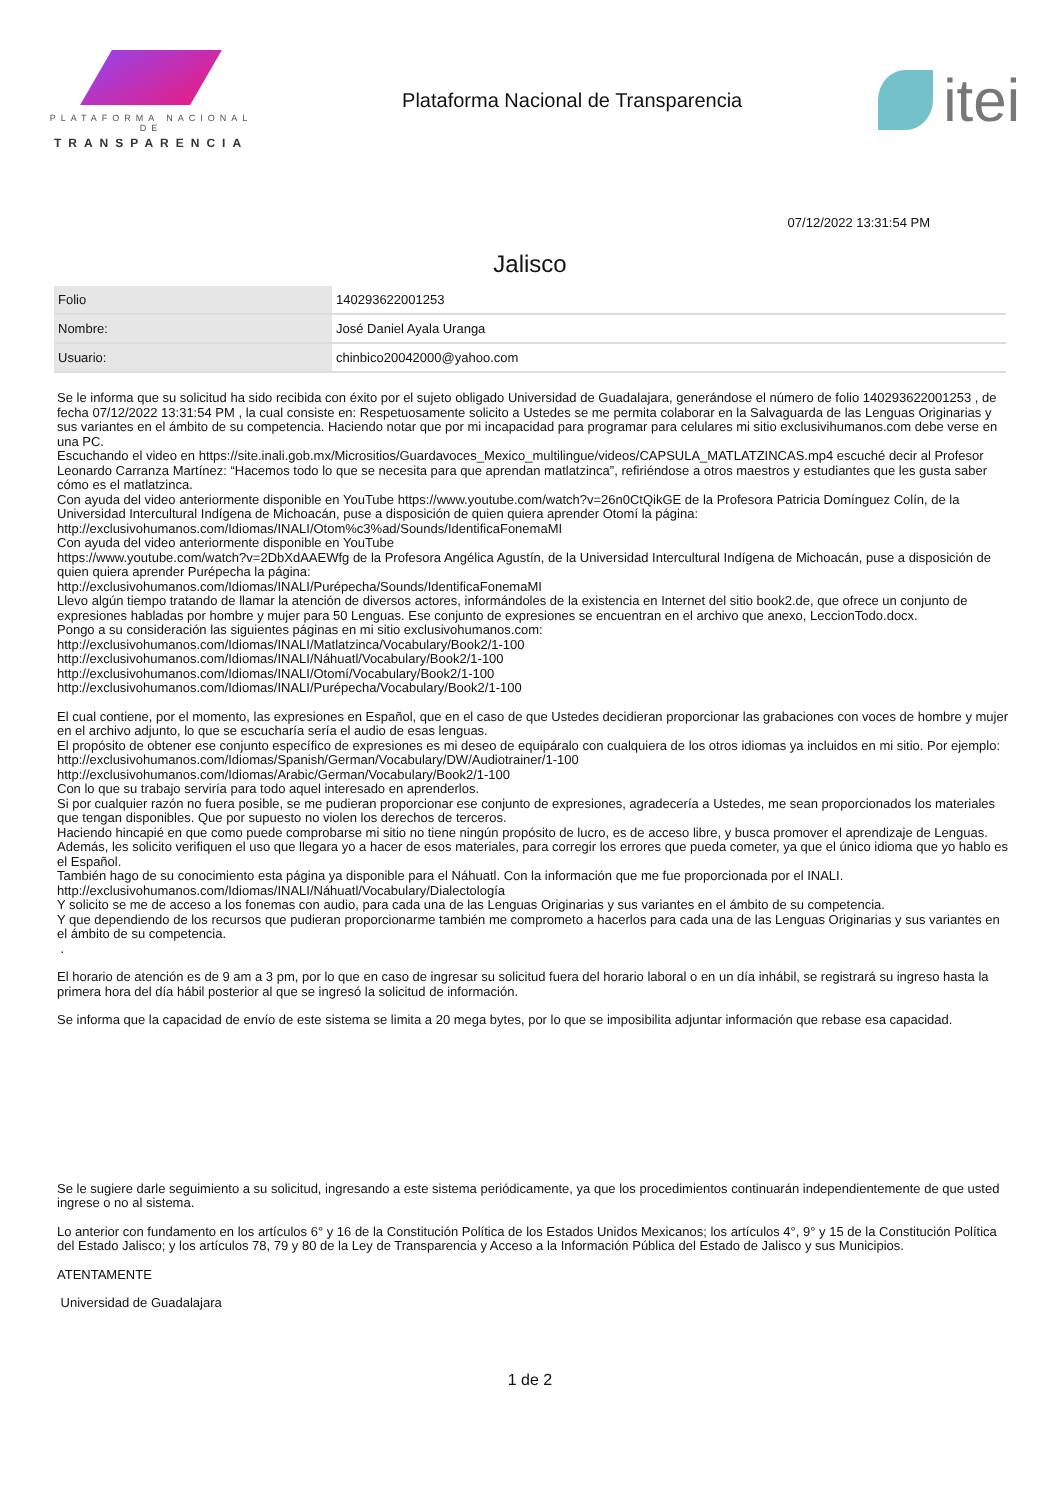PLATAFORMA NACIONAL DE
TRANSPARENCIA
Plataforma Nacional de Transparencia
itei
07/12/2022 13:31:54 PM
Jalisco
| Folio | 140293622001253 |
| Nombre: | José Daniel Ayala Uranga |
| Usuario: | chinbico20042000@yahoo.com |
Se le informa que su solicitud ha sido recibida con éxito por el sujeto obligado Universidad de Guadalajara, generándose el número de folio 140293622001253 , de fecha 07/12/2022 13:31:54 PM , la cual consiste en: Respetuosamente solicito a Ustedes se me permita colaborar en la Salvaguarda de las Lenguas Originarias y sus variantes en el ámbito de su competencia. Haciendo notar que por mi incapacidad para programar para celulares mi sitio exclusivihumanos.com debe verse en una PC.
Escuchando el video en https://site.inali.gob.mx/Micrositios/Guardavoces_Mexico_multilingue/videos/CAPSULA_MATLATZINCAS.mp4 escuché decir al Profesor Leonardo Carranza Martínez: “Hacemos todo lo que se necesita para que aprendan matlatzinca”, refiriéndose a otros maestros y estudiantes que les gusta saber cómo es el matlatzinca.
Con ayuda del video anteriormente disponible en YouTube https://www.youtube.com/watch?v=26n0CtQikGE de la Profesora Patricia Domínguez Colín, de la Universidad Intercultural Indígena de Michoacán, puse a disposición de quien quiera aprender Otomí la página:
http://exclusivohumanos.com/Idiomas/INALI/Otom%c3%ad/Sounds/IdentificaFonemaMI
Con ayuda del video anteriormente disponible en YouTube
https://www.youtube.com/watch?v=2DbXdAAEWfg de la Profesora Angélica Agustín, de la Universidad Intercultural Indígena de Michoacán, puse a disposición de quien quiera aprender Purépecha la página:
http://exclusivohumanos.com/Idiomas/INALI/Purépecha/Sounds/IdentificaFonemaMI
Llevo algún tiempo tratando de llamar la atención de diversos actores, informándoles de la existencia en Internet del sitio book2.de, que ofrece un conjunto de expresiones habladas por hombre y mujer para 50 Lenguas. Ese conjunto de expresiones se encuentran en el archivo que anexo, LeccionTodo.docx.
Pongo a su consideración las siguientes páginas en mi sitio exclusivohumanos.com:
http://exclusivohumanos.com/Idiomas/INALI/Matlatzinca/Vocabulary/Book2/1-100
http://exclusivohumanos.com/Idiomas/INALI/Náhuatl/Vocabulary/Book2/1-100
http://exclusivohumanos.com/Idiomas/INALI/Otomí/Vocabulary/Book2/1-100
http://exclusivohumanos.com/Idiomas/INALI/Purépecha/Vocabulary/Book2/1-100
El cual contiene, por el momento, las expresiones en Español, que en el caso de que Ustedes decidieran proporcionar las grabaciones con voces de hombre y mujer en el archivo adjunto, lo que se escucharía sería el audio de esas lenguas.
El propósito de obtener ese conjunto específico de expresiones es mi deseo de equipáralo con cualquiera de los otros idiomas ya incluidos en mi sitio. Por ejemplo:
http://exclusivohumanos.com/Idiomas/Spanish/German/Vocabulary/DW/Audiotrainer/1-100
http://exclusivohumanos.com/Idiomas/Arabic/German/Vocabulary/Book2/1-100
Con lo que su trabajo serviría para todo aquel interesado en aprenderlos.
Si por cualquier razón no fuera posible, se me pudieran proporcionar ese conjunto de expresiones, agradecería a Ustedes, me sean proporcionados los materiales que tengan disponibles. Que por supuesto no violen los derechos de terceros.
Haciendo hincapié en que como puede comprobarse mi sitio no tiene ningún propósito de lucro, es de acceso libre, y busca promover el aprendizaje de Lenguas.
Además, les solicito verifiquen el uso que llegara yo a hacer de esos materiales, para corregir los errores que pueda cometer, ya que el único idioma que yo hablo es el Español.
También hago de su conocimiento esta página ya disponible para el Náhuatl. Con la información que me fue proporcionada por el INALI.
http://exclusivohumanos.com/Idiomas/INALI/Náhuatl/Vocabulary/Dialectología
Y solicito se me de acceso a los fonemas con audio, para cada una de las Lenguas Originarias y sus variantes en el ámbito de su competencia.
Y que dependiendo de los recursos que pudieran proporcionarme también me comprometo a hacerlos para cada una de las Lenguas Originarias y sus variantes en el ámbito de su competencia.
.
El horario de atención es de 9 am a 3 pm, por lo que en caso de ingresar su solicitud fuera del horario laboral o en un día inhábil, se registrará su ingreso hasta la primera hora del día hábil posterior al que se ingresó la solicitud de información.
Se informa que la capacidad de envío de este sistema se limita a 20 mega bytes, por lo que se imposibilita adjuntar información que rebase esa capacidad.
Se le sugiere darle seguimiento a su solicitud, ingresando a este sistema periódicamente, ya que los procedimientos continuarán independientemente de que usted ingrese o no al sistema.
Lo anterior con fundamento en los artículos 6° y 16 de la Constitución Política de los Estados Unidos Mexicanos; los artículos 4°, 9° y 15 de la Constitución Política del Estado Jalisco; y los artículos 78, 79 y 80 de la Ley de Transparencia y Acceso a la Información Pública del Estado de Jalisco y sus Municipios.
ATENTAMENTE
Universidad de Guadalajara
1 de 2